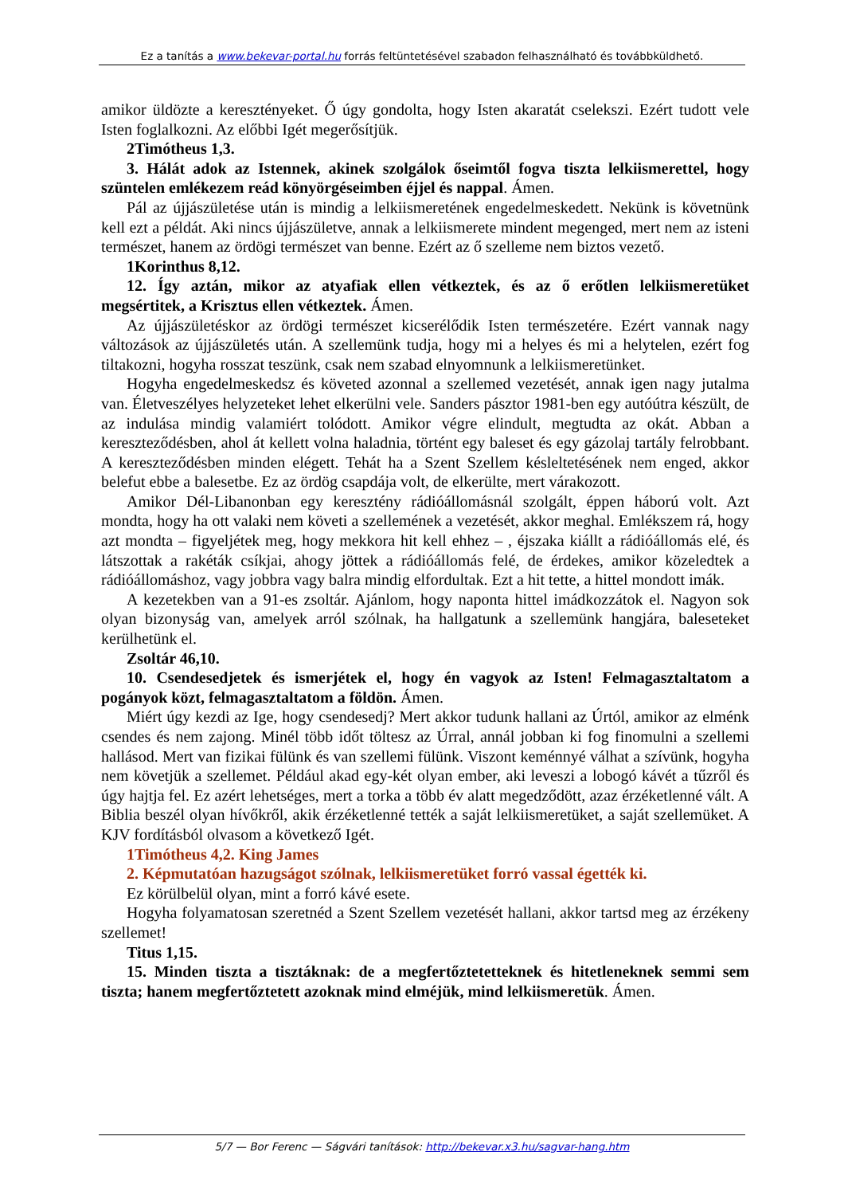Ez a tanítás a www.bekevar-portal.hu forrás feltüntetésével szabadon felhasználható és továbbküldhető.
amikor üldözte a keresztényeket. Ő úgy gondolta, hogy Isten akaratát cselekszi. Ezért tudott vele Isten foglalkozni. Az előbbi Igét megerősítjük.
2Timótheus 1,3.
3. Hálát adok az Istennek, akinek szolgálok őseimtől fogva tiszta lelkiismerettel, hogy szüntelen emlékezem reád könyörgéseimben éjjel és nappal. Ámen.
Pál az újjászületése után is mindig a lelkiismeretének engedelmeskedett. Nekünk is követnünk kell ezt a példát. Aki nincs újjászületve, annak a lelkiismerete mindent megenged, mert nem az isteni természet, hanem az ördögi természet van benne. Ezért az ő szelleme nem biztos vezető.
1Korinthus 8,12.
12. Így aztán, mikor az atyafiak ellen vétkeztek, és az ő erőtlen lelkiismeretüket megsértitek, a Krisztus ellen vétkeztek. Ámen.
Az újjászületéskor az ördögi természet kicserélődik Isten természetére. Ezért vannak nagy változások az újjászületés után. A szellemünk tudja, hogy mi a helyes és mi a helytelen, ezért fog tiltakozni, hogyha rosszat teszünk, csak nem szabad elnyomnunk a lelkiismeretünket.
Hogyha engedelmeskedsz és követed azonnal a szellemed vezetését, annak igen nagy jutalma van. Életveszélyes helyzeteket lehet elkerülni vele. Sanders pásztor 1981-ben egy autóútra készült, de az indulása mindig valamiért tolódott. Amikor végre elindult, megtudta az okát. Abban a kereszteződésben, ahol át kellett volna haladnia, történt egy baleset és egy gázolaj tartály felrobbant. A kereszteződésben minden elégett. Tehát ha a Szent Szellem késleltetésének nem enged, akkor belefut ebbe a balesetbe. Ez az ördög csapdája volt, de elkerülte, mert várakozott.
Amikor Dél-Libanonban egy keresztény rádióállomásnál szolgált, éppen háború volt. Azt mondta, hogy ha ott valaki nem követi a szellemének a vezetését, akkor meghal. Emlékszem rá, hogy azt mondta – figyeljétek meg, hogy mekkora hit kell ehhez – , éjszaka kiállt a rádióállomás elé, és látszottak a rakéták csíkjai, ahogy jöttek a rádióállomás felé, de érdekes, amikor közeledtek a rádióállomáshoz, vagy jobbra vagy balra mindig elfordultak. Ezt a hit tette, a hittel mondott imák.
A kezetekben van a 91-es zsoltár. Ajánlom, hogy naponta hittel imádkozzátok el. Nagyon sok olyan bizonyság van, amelyek arról szólnak, ha hallgatunk a szellemünk hangjára, baleseteket kerülhetünk el.
Zsoltár 46,10.
10. Csendesedjetek és ismerjétek el, hogy én vagyok az Isten! Felmagasztaltatom a pogányok közt, felmagasztaltatom a földön. Ámen.
Miért úgy kezdi az Ige, hogy csendesedj? Mert akkor tudunk hallani az Úrtól, amikor az elménk csendes és nem zajong. Minél több időt töltesz az Úrral, annál jobban ki fog finomulni a szellemi hallásod. Mert van fizikai fülünk és van szellemi fülünk. Viszont keménnyé válhat a szívünk, hogyha nem követjük a szellemet. Például akad egy-két olyan ember, aki leveszi a lobogó kávét a tűzről és úgy hajtja fel. Ez azért lehetséges, mert a torka a több év alatt megedződött, azaz érzéketlenné vált. A Biblia beszél olyan hívőkről, akik érzéketlenné tették a saját lelkiismeretüket, a saját szellemüket. A KJV fordításból olvasom a következő Igét.
1Timótheus 4,2. King James
2. Képmutatóan hazugságot szólnak, lelkiismeretüket forró vassal égették ki.
Ez körülbelül olyan, mint a forró kávé esete.
Hogyha folyamatosan szeretnéd a Szent Szellem vezetését hallani, akkor tartsd meg az érzékeny szellemet!
Titus 1,15.
15. Minden tiszta a tisztáknak: de a megfertőztetetteknek és hitetleneknek semmi sem tiszta; hanem megfertőztetett azoknak mind elméjük, mind lelkiismeretük. Ámen.
5/7 — Bor Ferenc — Ságvári tanítások: http://bekevar.x3.hu/sagvar-hang.htm